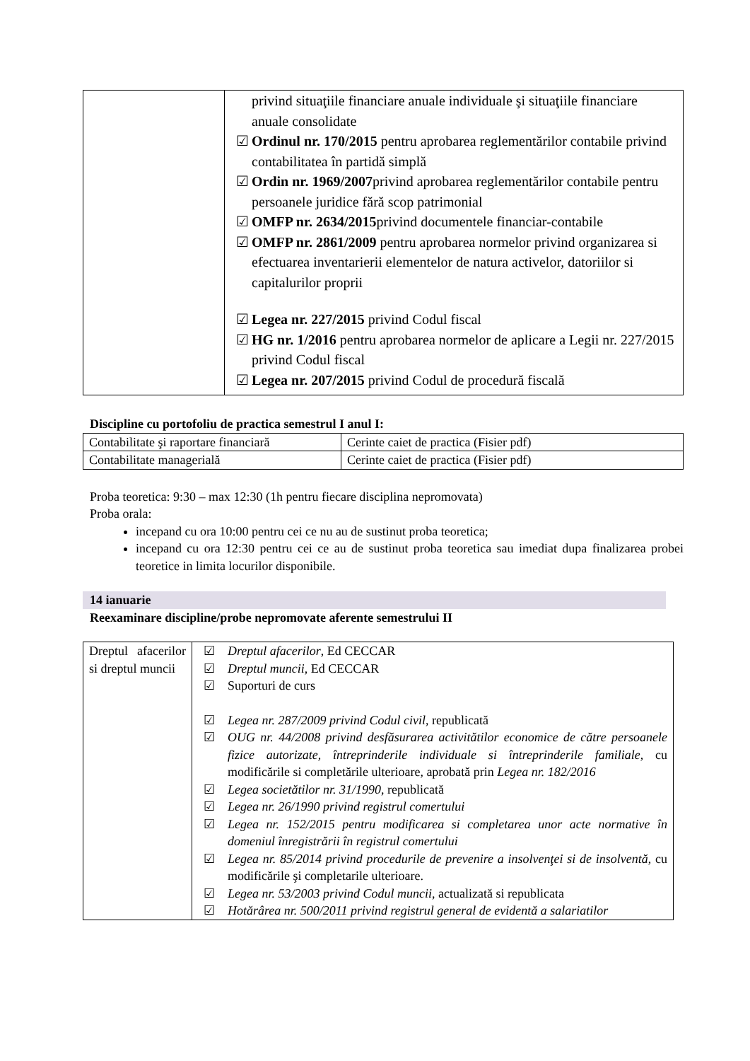| | privind situaţiile financiare anuale individuale şi situaţiile financiare anuale consolidate ☑ Ordinul nr. 170/2015 pentru aprobarea reglementărilor contabile privind contabilitatea în partidă simplă ☑ Ordin nr. 1969/2007 privind aprobarea reglementărilor contabile pentru persoanele juridice fără scop patrimonial ☑ OMFP nr. 2634/2015 privind documentele financiar-contabile ☑ OMFP nr. 2861/2009 pentru aprobarea normelor privind organizarea si efectuarea inventarierii elementelor de natura activelor, datoriilor si capitalurilor proprii ☑ Legea nr. 227/2015 privind Codul fiscal ☑ HG nr. 1/2016 pentru aprobarea normelor de aplicare a Legii nr. 227/2015 privind Codul fiscal ☑ Legea nr. 207/2015 privind Codul de procedură fiscală |
Discipline cu portofoliu de practica semestrul I anul I:
| Contabilitate şi raportare financiară | Cerinte caiet de practica (Fisier pdf) |
| Contabilitate managerială | Cerinte caiet de practica (Fisier pdf) |
Proba teoretica: 9:30 – max 12:30 (1h pentru fiecare disciplina nepromovata)
Proba orala:
incepand cu ora 10:00 pentru cei ce nu au de sustinut proba teoretica;
incepand cu ora 12:30 pentru cei ce au de sustinut proba teoretica sau imediat dupa finalizarea probei teoretice in limita locurilor disponibile.
14 ianuarie
Reexaminare discipline/probe nepromovate aferente semestrului II
| Dreptul afacerilor si dreptul muncii | ☑ Dreptul afacerilor , Ed CECCAR ☑ Dreptul muncii , Ed CECCAR ☑ Suporturi de curs ☑ Legea nr. 287/2009 privind Codul civil , republicată ☑ OUG nr. 44/2008 privind desfăsurarea activitătilor economice de către persoanele fizice autorizate, întreprinderile individuale si întreprinderile familiale , cu modificările si completările ulterioare, aprobată prin Legea nr. 182/2016 ☑ Legea societătilor nr. 31/1990 , republicată ☑ Legea nr. 26/1990 privind registrul comertului ☑ Legea nr. 152/2015 pentru modificarea si completarea unor acte normative în domeniul înregistrării în registrul comertului ☑ Legea nr. 85/2014 privind procedurile de prevenire a insolvenţei si de insolventă , cu modificările şi completarile ulterioare. ☑ Legea nr. 53/2003 privind Codul muncii , actualizată si republicata ☑ Hotărârea nr. 500/2011 privind registrul general de evidentă a salariatilor |